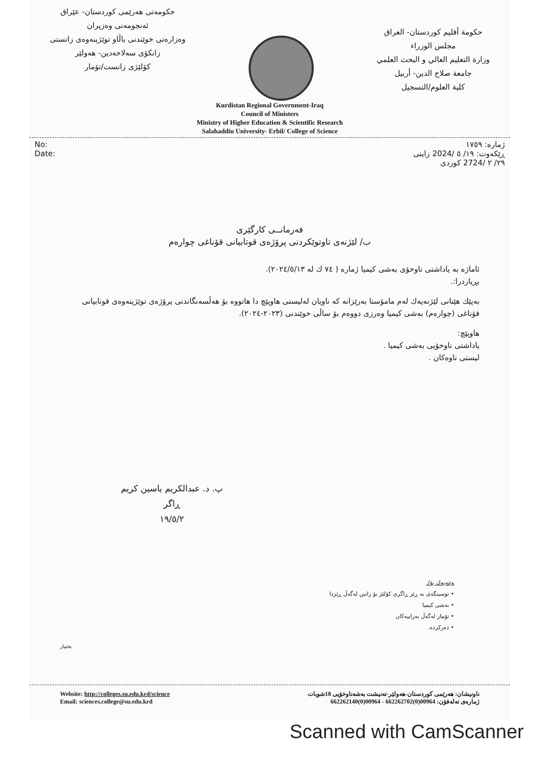حکومەتی هەرێمی کوردستان- عێراق
ئەنجومەنی وەزیران
وەزارەتی خوێندنی باڵاو توێژینەوەی زانستی
زانکۆی سەلاحەدین- هەولێر
کۆلێژی زانست/تۆمار
حكومة أقليم كوردستان- العراق
مجلس الوزراء
وزارة التعليم العالي و البحث العلمي
جامعة صلاح الدين- أربيل
كلية العلوم/التسجيل
Kurdistan Regional Government-Iraq
Council of Ministers
Ministry of Higher Education & Scientific Research
Salahaddin University- Erbil/ College of Science
No:
Date:
ژمارە: ١٧٥٩
ڕێکەوت: ١٩/ ٥ /2024 زاینی
٢٩/ ٢ /2724 کوردی
فەرمانــی کارگێری
ب/ لێژنەی تاوتوێکردنی پرۆژەی قوتابیانی قۆناغی چوارەم
ئاماژە بە یاداشتی ناوخۆی بەشی کیمیا ژمارە ( ٧٤ ك له ٢٠٢٤/٥/١٣).
بڕیاردرا:.
بەپێك هێنانی لێژنەیەك لەم مامۆستا بەرێزانە کە ناویان لەلیستی هاوپێچ دا هاتووە بۆ هەڵسەنگاندنی پرۆژەی توێژینەوەی قوتابیانی قۆناغی (چوارەم) بەشی کیمیا وەرزی دووەم بۆ ساڵی خوێندنی (٢٠٢٣-٢٠٢٤).
هاوپێچ:
یاداشتی ناوخۆیی بەشی کیمیا .
لیستی ناوەکان .
پ. د. عبدالكريم ياسين كريم
ڕاگر
١٩/٥/٢
وێنەیەك بۆ/.
• نوسینگەی بە ڕێز ڕاگری کۆلێژ بۆ زانین لەگەڵ ڕێزدا
• بەشی کیمیا
• تۆمار لەگەڵ بەراییەکان
• دەرکردە.
بختيار
Website: http://colleges.su.edu.krd/science
Email: sciences.college@su.edu.krd
ناونیشان: هەرێمی کوردستان-هەولێر-تەنیشت بەشەناوخۆیی 18شوبات
ژمارەی تەلەفۆن: 00964(0)662262702 - 00964(0)662262140
Scanned with CamScanner